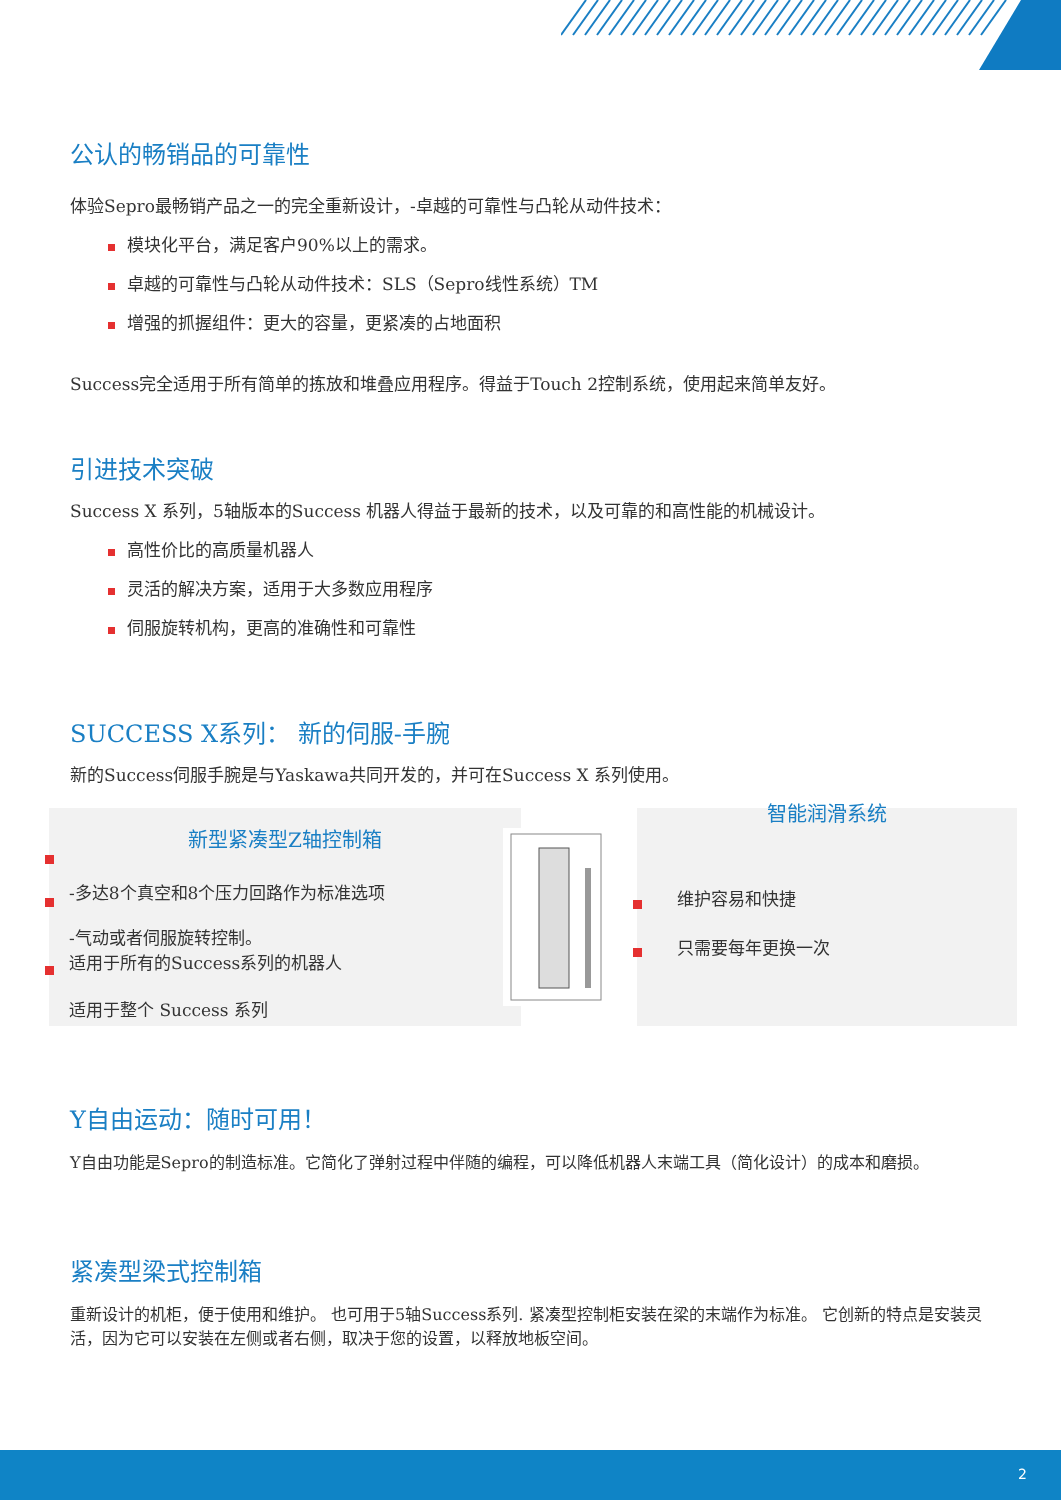公认的畅销品的可靠性
体验Sepro最畅销产品之一的完全重新设计，-卓越的可靠性与凸轮从动件技术：
模块化平台，满足客户90%以上的需求。
卓越的可靠性与凸轮从动件技术：SLS（Sepro线性系统）TM
增强的抓握组件：更大的容量，更紧凑的占地面积
Success完全适用于所有简单的拣放和堆叠应用程序。得益于Touch 2控制系统，使用起来简单友好。
引进技术突破
Success X 系列，5轴版本的Success 机器人得益于最新的技术，以及可靠的和高性能的机械设计。
高性价比的高质量机器人
灵活的解决方案，适用于大多数应用程序
伺服旋转机构，更高的准确性和可靠性
SUCCESS X系列： 新的伺服-手腕
新的Success伺服手腕是与Yaskawa共同开发的，并可在Success X 系列使用。
新型紧凑型Z轴控制箱
-多达8个真空和8个压力回路作为标准选项
-气动或者伺服旋转控制。
适用于所有的Success系列的机器人
适用于整个 Success 系列
智能润滑系统
维护容易和快捷
只需要每年更换一次
Y自由运动：随时可用！
Y自由功能是Sepro的制造标准。它简化了弹射过程中伴随的编程，可以降低机器人末端工具（简化设计）的成本和磨损。
紧凑型梁式控制箱
重新设计的机柜，便于使用和维护。 也可用于5轴Success系列. 紧凑型控制柜安装在梁的末端作为标准。 它创新的特点是安装灵活，因为它可以安装在左侧或者右侧，取决于您的设置，以释放地板空间。
2